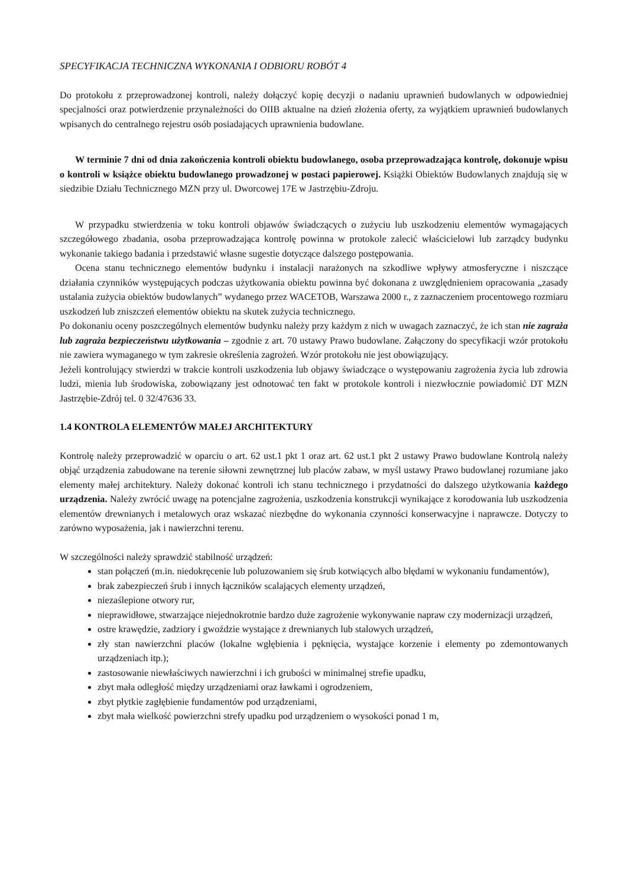SPECYFIKACJA TECHNICZNA WYKONANIA I ODBIORU ROBÓT 4
Do protokołu z przeprowadzonej kontroli, należy dołączyć kopię decyzji o nadaniu uprawnień budowlanych w odpowiedniej specjalności oraz potwierdzenie przynależności do OIIB aktualne na dzień złożenia oferty, za wyjątkiem uprawnień budowlanych wpisanych do centralnego rejestru osób posiadających uprawnienia budowlane.
W terminie 7 dni od dnia zakończenia kontroli obiektu budowlanego, osoba przeprowadzająca kontrolę, dokonuje wpisu o kontroli w książce obiektu budowlanego prowadzonej w postaci papierowej. Książki Obiektów Budowlanych znajdują się w siedzibie Działu Technicznego MZN przy ul. Dworcowej 17E w Jastrzębiu-Zdroju.
W przypadku stwierdzenia w toku kontroli objawów świadczących o zużyciu lub uszkodzeniu elementów wymagających szczegółowego zbadania, osoba przeprowadzająca kontrolę powinna w protokole zalecić właścicielowi lub zarządcy budynku wykonanie takiego badania i przedstawić własne sugestie dotyczące dalszego postępowania.
Ocena stanu technicznego elementów budynku i instalacji narażonych na szkodliwe wpływy atmosferyczne i niszczące działania czynników występujących podczas użytkowania obiektu powinna być dokonana z uwzględnieniem opracowania „zasady ustalania zużycia obiektów budowlanych” wydanego przez WACETOB, Warszawa 2000 r., z zaznaczeniem procentowego rozmiaru uszkodzeń lub zniszczeń elementów obiektu na skutek zużycia technicznego.
Po dokonaniu oceny poszczególnych elementów budynku należy przy każdym z nich w uwagach zaznaczyć, że ich stan nie zagraża lub zagraża bezpieczeństwu użytkowania – zgodnie z art. 70 ustawy Prawo budowlane. Załączony do specyfikacji wzór protokołu nie zawiera wymaganego w tym zakresie określenia zagrożeń. Wzór protokołu nie jest obowiązujący.
Jeżeli kontrolujący stwierdzi w trakcie kontroli uszkodzenia lub objawy świadczące o występowaniu zagrożenia życia lub zdrowia ludzi, mienia lub środowiska, zobowiązany jest odnotować ten fakt w protokole kontroli i niezwłocznie powiadomić DT MZN Jastrzębie-Zdrój tel. 0 32/47636 33.
1.4 KONTROLA ELEMENTÓW MAŁEJ ARCHITEKTURY
Kontrolę należy przeprowadzić w oparciu o art. 62 ust.1 pkt 1 oraz art. 62 ust.1 pkt 2 ustawy Prawo budowlane Kontrolą należy objąć urządzenia zabudowane na terenie siłowni zewnętrznej lub placów zabaw, w myśl ustawy Prawo budowlanej rozumiane jako elementy małej architektury. Należy dokonać kontroli ich stanu technicznego i przydatności do dalszego użytkowania każdego urządzenia. Należy zwrócić uwagę na potencjalne zagrożenia, uszkodzenia konstrukcji wynikające z korodowania lub uszkodzenia elementów drewnianych i metalowych oraz wskazać niezbędne do wykonania czynności konserwacyjne i naprawcze. Dotyczy to zarówno wyposażenia, jak i nawierzchni terenu.
W szczególności należy sprawdzić stabilność urządzeń:
stan połączeń (m.in. niedokręcenie lub poluzowaniem się śrub kotwiących albo błędami w wykonaniu fundamentów),
brak zabezpieczeń śrub i innych łączników scalających elementy urządzeń,
niezaślepione otwory rur,
nieprawidłowe, stwarzające niejednokrotnie bardzo duże zagrożenie wykonywanie napraw czy modernizacji urządzeń,
ostre krawędzie, zadziory i gwoździe wystające z drewnianych lub stalowych urządzeń,
zły stan nawierzchni placów (lokalne wgłębienia i pęknięcia, wystające korzenie i elementy po zdemontowanych urządzeniach itp.);
zastosowanie niewłaściwych nawierzchni i ich grubości w minimalnej strefie upadku,
zbyt mała odległość między urządzeniami oraz ławkami i ogrodzeniem,
zbyt płytkie zagłębienie fundamentów pod urządzeniami,
zbyt mała wielkość powierzchni strefy upadku pod urządzeniem o wysokości ponad 1 m,